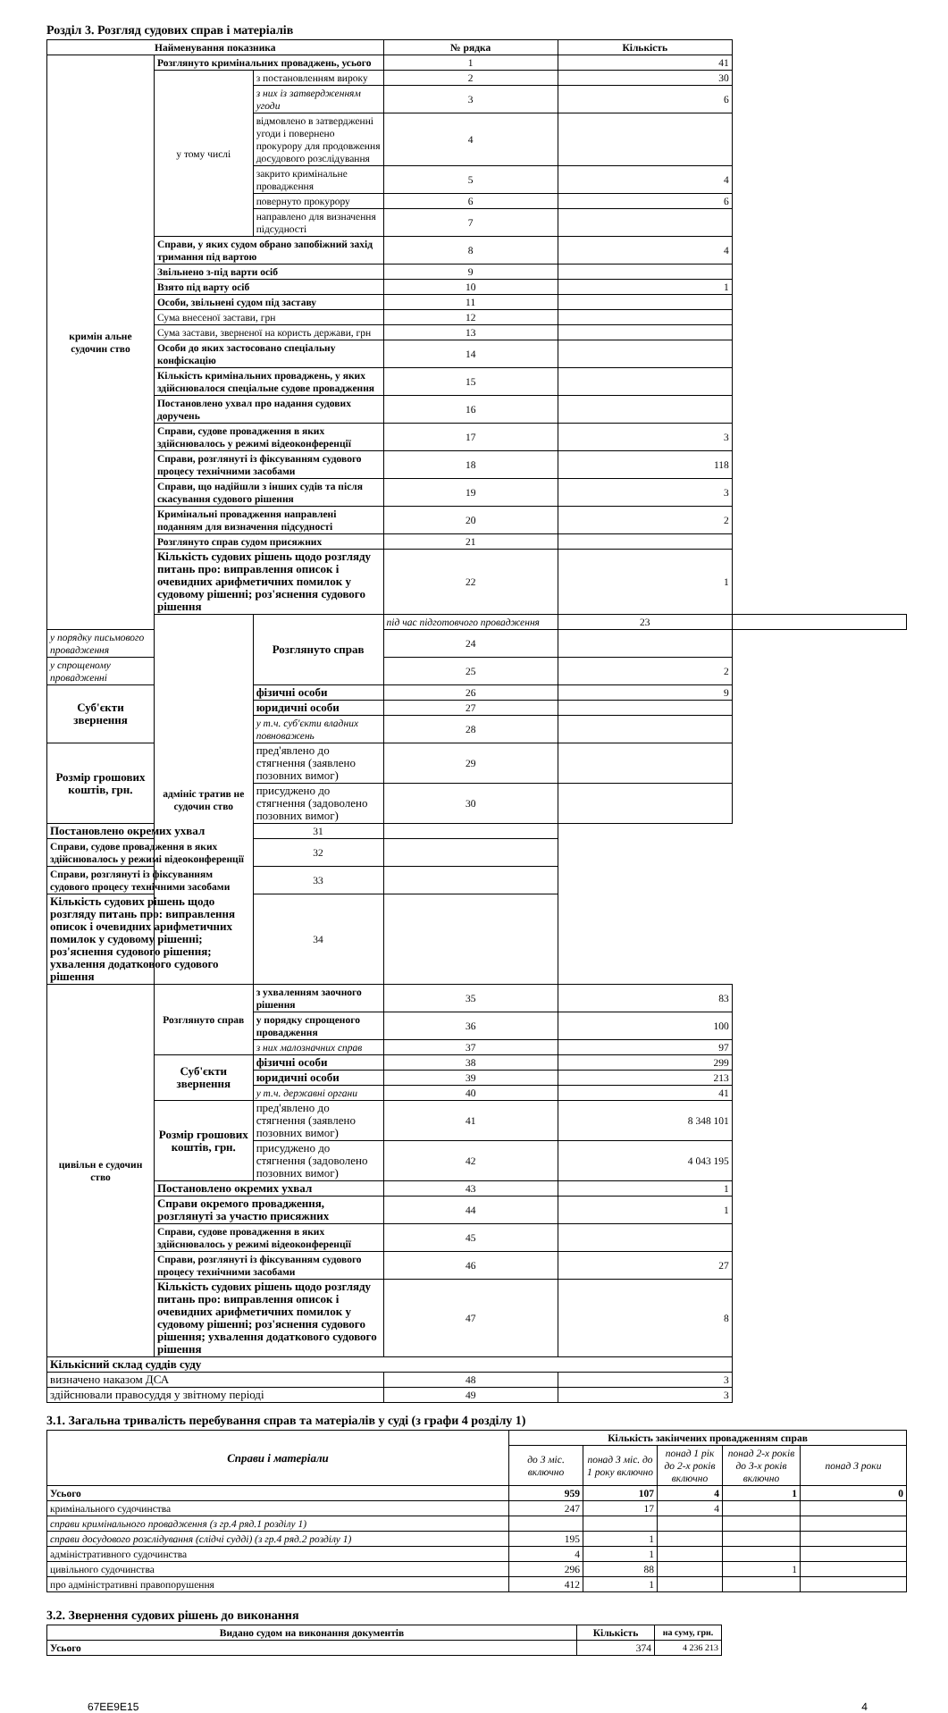Розділ 3. Розгляд судових справ і матеріалів
| Найменування показника | | | № рядка | Кількість | |
| --- | --- | --- | --- | --- | --- |
| кримін альне судочин ство | Розглянуто кримінальних проваджень, усього | | 1 | 41 | |
| | у тому числі | з постановленням вироку | 2 | 30 | |
| | | з них із затвердженням угоди | 3 | 6 | |
| | | відмовлено в затвердженні угоди і повернено прокурору для продовження досудового розслідування | 4 | | |
| | | закрито кримінальне провадження | 5 | 4 | |
| | | повернуто прокурору | 6 | 6 | |
| | | направлено для визначення підсудності | 7 | | |
| | Справи, у яких судом обрано запобіжний захід тримання під вартою | | 8 | 4 | |
| | Звільнено з-під варти осіб | | 9 | | |
| | Взято під варту осіб | | 10 | 1 | |
| | Особи, звільнені судом під заставу | | 11 | | |
| | Сума внесеної застави, грн | | 12 | | |
| | Сума застави, зверненої на користь держави, грн | | 13 | | |
| | Особи до яких застосовано спеціальну конфіскацію | | 14 | | |
| | Кількість кримінальних проваджень, у яких здійснювалося спеціальне судове провадження | | 15 | | |
| | Постановлено ухвал про надання судових доручень | | 16 | | |
| | Справи, судове провадження в яких здійснювалось у режимі відеоконференції | | 17 | 3 | |
| | Справи, розглянуті із фіксуванням судового процесу технічними засобами | | 18 | 118 | |
| | Справи, що надійшли з інших судів та після скасування судового рішення | | 19 | 3 | |
| | Кримінальні провадження направлені поданням для визначення підсудності | | 20 | 2 | |
| | Розглянуто справ судом присяжних | | 21 | | |
| | Кількість судових рішень щодо розгляду питань про: виправлення описок і очевидних арифметичних помилок у судовому рішенні; роз'яснення судового рішення | | 22 | 1 | |
| | адмініс тратив не судочин ство | Розглянуто справ | під час підготовчого провадження | 23 | |
| у порядку письмового провадження | | | 24 | | |
| у спрощеному провадженні | | | 25 | 2 | |
| Суб'єкти звернення | | фізичні особи | 26 | 9 | |
| | | юридичні особи | 27 | | |
| | | у т.ч. суб'єкти владних повноважень | 28 | | |
| Розмір грошових коштів, грн. | | пред'явлено до стягнення (заявлено позовних вимог) | 29 | | |
| | | присуджено до стягнення (задоволено позовних вимог) | 30 | | |
| Постановлено окремих ухвал | | 31 | | | |
| Справи, судове провадження в яких здійснювалось у режимі відеоконференції | | 32 | | | |
| Справи, розглянуті із фіксуванням судового процесу технічними засобами | | 33 | | | |
| Кількість судових рішень щодо розгляду питань про: виправлення описок і очевидних арифметичних помилок у судовому рішенні; роз'яснення судового рішення; ухвалення додаткового судового рішення | | 34 | | | |
| цивільн е судочин ство | Розглянуто справ | з ухваленням заочного рішення | 35 | 83 | |
| | | у порядку спрощеного провадження | 36 | 100 | |
| | | з них малозначних справ | 37 | 97 | |
| | Суб'єкти звернення | фізичні особи | 38 | 299 | |
| | | юридичні особи | 39 | 213 | |
| | | у т.ч. державні органи | 40 | 41 | |
| | Розмір грошових коштів, грн. | пред'явлено до стягнення (заявлено позовних вимог) | 41 | 8 348 101 | |
| | | присуджено до стягнення (задоволено позовних вимог) | 42 | 4 043 195 | |
| | Постановлено окремих ухвал | | 43 | 1 | |
| | Справи окремого провадження, розглянуті за участю присяжних | | 44 | 1 | |
| | Справи, судове провадження в яких здійснювалось у режимі відеоконференції | | 45 | | |
| | Справи, розглянуті із фіксуванням судового процесу технічними засобами | | 46 | 27 | |
| | Кількість судових рішень щодо розгляду питань про: виправлення описок і очевидних арифметичних помилок у судовому рішенні; роз'яснення судового рішення; ухвалення додаткового судового рішення | | 47 | 8 | |
| Кількісний склад суддів суду | | | | | |
| визначено наказом ДСА | | | 48 | 3 | |
| здійснювали правосуддя у звітному періоді | | | 49 | 3 | |
3.1. Загальна тривалість перебування справ та матеріалів у суді (з графи 4 розділу 1)
| Справи і матеріали | Кількість закінчених провадженням справ | | | | |
| --- | --- | --- | --- | --- | --- |
| | до 3 міс. включно | понад 3 міс. до 1 року включно | понад 1 рік до 2-х років включно | понад 2-х років до 3-х років включно | понад 3 роки |
| Усього | 959 | 107 | 4 | 1 | 0 |
| кримінального судочинства | 247 | 17 | 4 | | |
| справи кримінального провадження (з гр.4 ряд.1 розділу 1) | | | | | |
| справи досудового розслідування (слідчі судді) (з гр.4 ряд.2 розділу 1) | 195 | 1 | | | |
| адміністративного судочинства | 4 | 1 | | | |
| цивільного судочинства | 296 | 88 | | 1 | |
| про адміністративні правопорушення | 412 | 1 | | | |
3.2. Звернення судових рішень до виконання
| Видано судом на виконання документів | Кількість | на суму, грн. |
| --- | --- | --- |
| Усього | 374 | 4 236 213 |
67EE9E15 4